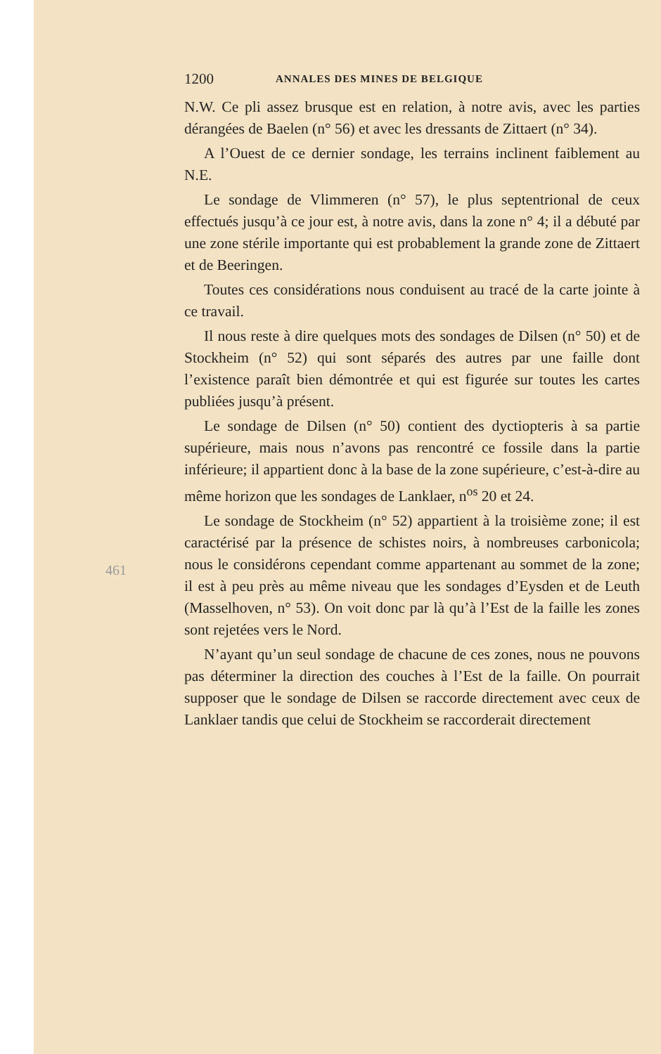1200 ANNALES DES MINES DE BELGIQUE
N.W. Ce pli assez brusque est en relation, à notre avis, avec les parties dérangées de Baelen (n° 56) et avec les dressants de Zittaert (n° 34).
A l’Ouest de ce dernier sondage, les terrains inclinent faiblement au N.E.
Le sondage de Vlimmeren (n° 57), le plus septentrional de ceux effectués jusqu’à ce jour est, à notre avis, dans la zone n° 4; il a débuté par une zone stérile importante qui est probablement la grande zone de Zittaert et de Beeringen.
Toutes ces considérations nous conduisent au tracé de la carte jointe à ce travail.
Il nous reste à dire quelques mots des sondages de Dilsen (n° 50) et de Stockheim (n° 52) qui sont séparés des autres par une faille dont l’existence paraît bien démontrée et qui est figurée sur toutes les cartes publiées jusqu’à présent.
Le sondage de Dilsen (n° 50) contient des dyctiopteris à sa partie supérieure, mais nous n’avons pas rencontré ce fossile dans la partie inférieure; il appartient donc à la base de la zone supérieure, c’est-à-dire au même horizon que les sondages de Lanklaer, n<sup>os</sup> 20 et 24.
Le sondage de Stockheim (n° 52) appartient à la troisième zone; il est caractérisé par la présence de schistes noirs, à nombreuses carbonicola; nous le considérons cependant comme appartenant au sommet de la zone; il est à peu près au même niveau que les sondages d’Eysden et de Leuth (Masselhoven, n° 53). On voit donc par là qu’à l’Est de la faille les zones sont rejetées vers le Nord.
N’ayant qu’un seul sondage de chacune de ces zones, nous ne pouvons pas déterminer la direction des couches à l’Est de la faille. On pourrait supposer que le sondage de Dilsen se raccorde directement avec ceux de Lanklaer tandis que celui de Stockheim se raccorderait directement
461